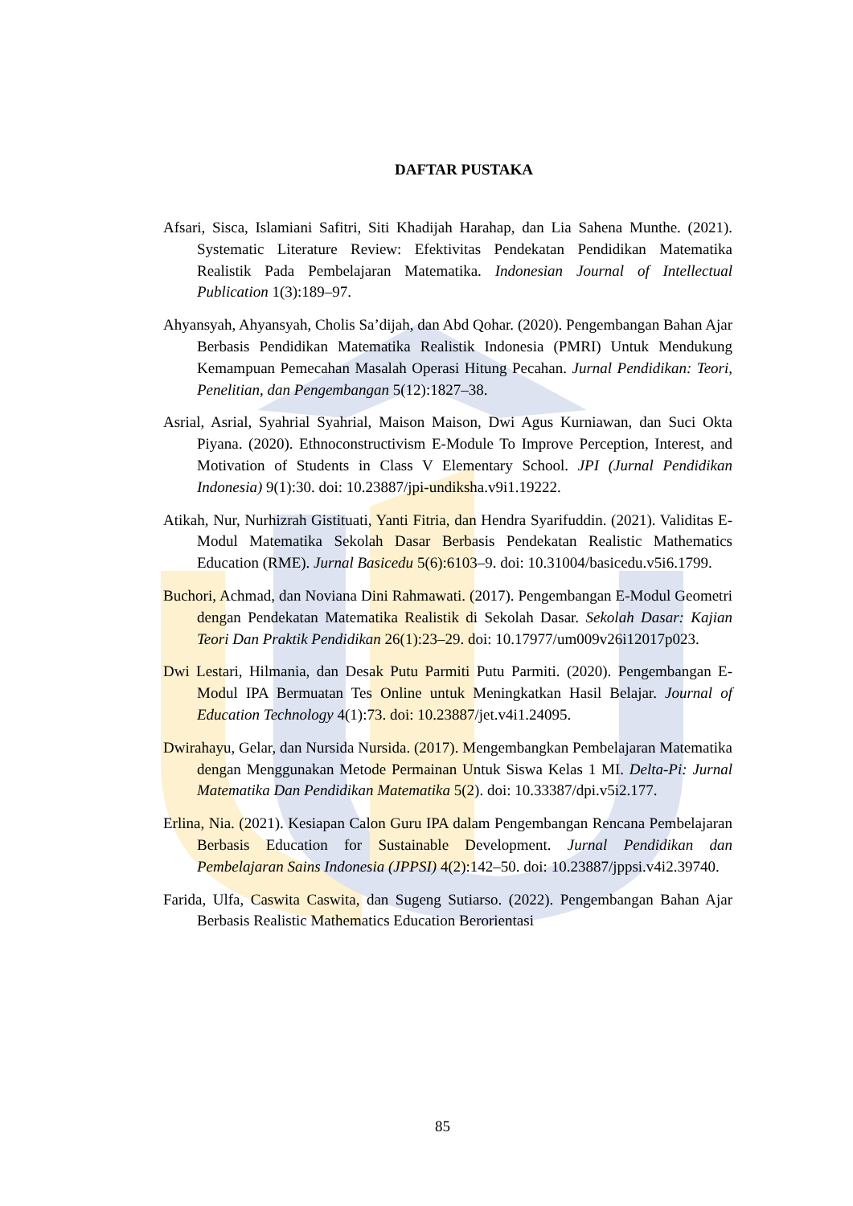DAFTAR PUSTAKA
Afsari, Sisca, Islamiani Safitri, Siti Khadijah Harahap, dan Lia Sahena Munthe. (2021). Systematic Literature Review: Efektivitas Pendekatan Pendidikan Matematika Realistik Pada Pembelajaran Matematika. Indonesian Journal of Intellectual Publication 1(3):189–97.
Ahyansyah, Ahyansyah, Cholis Sa’dijah, dan Abd Qohar. (2020). Pengembangan Bahan Ajar Berbasis Pendidikan Matematika Realistik Indonesia (PMRI) Untuk Mendukung Kemampuan Pemecahan Masalah Operasi Hitung Pecahan. Jurnal Pendidikan: Teori, Penelitian, dan Pengembangan 5(12):1827–38.
Asrial, Asrial, Syahrial Syahrial, Maison Maison, Dwi Agus Kurniawan, dan Suci Okta Piyana. (2020). Ethnoconstructivism E-Module To Improve Perception, Interest, and Motivation of Students in Class V Elementary School. JPI (Jurnal Pendidikan Indonesia) 9(1):30. doi: 10.23887/jpi-undiksha.v9i1.19222.
Atikah, Nur, Nurhizrah Gistituati, Yanti Fitria, dan Hendra Syarifuddin. (2021). Validitas E-Modul Matematika Sekolah Dasar Berbasis Pendekatan Realistic Mathematics Education (RME). Jurnal Basicedu 5(6):6103–9. doi: 10.31004/basicedu.v5i6.1799.
Buchori, Achmad, dan Noviana Dini Rahmawati. (2017). Pengembangan E-Modul Geometri dengan Pendekatan Matematika Realistik di Sekolah Dasar. Sekolah Dasar: Kajian Teori Dan Praktik Pendidikan 26(1):23–29. doi: 10.17977/um009v26i12017p023.
Dwi Lestari, Hilmania, dan Desak Putu Parmiti Putu Parmiti. (2020). Pengembangan E-Modul IPA Bermuatan Tes Online untuk Meningkatkan Hasil Belajar. Journal of Education Technology 4(1):73. doi: 10.23887/jet.v4i1.24095.
Dwirahayu, Gelar, dan Nursida Nursida. (2017). Mengembangkan Pembelajaran Matematika dengan Menggunakan Metode Permainan Untuk Siswa Kelas 1 MI. Delta-Pi: Jurnal Matematika Dan Pendidikan Matematika 5(2). doi: 10.33387/dpi.v5i2.177.
Erlina, Nia. (2021). Kesiapan Calon Guru IPA dalam Pengembangan Rencana Pembelajaran Berbasis Education for Sustainable Development. Jurnal Pendidikan dan Pembelajaran Sains Indonesia (JPPSI) 4(2):142–50. doi: 10.23887/jppsi.v4i2.39740.
Farida, Ulfa, Caswita Caswita, dan Sugeng Sutiarso. (2022). Pengembangan Bahan Ajar Berbasis Realistic Mathematics Education Berorientasi
85